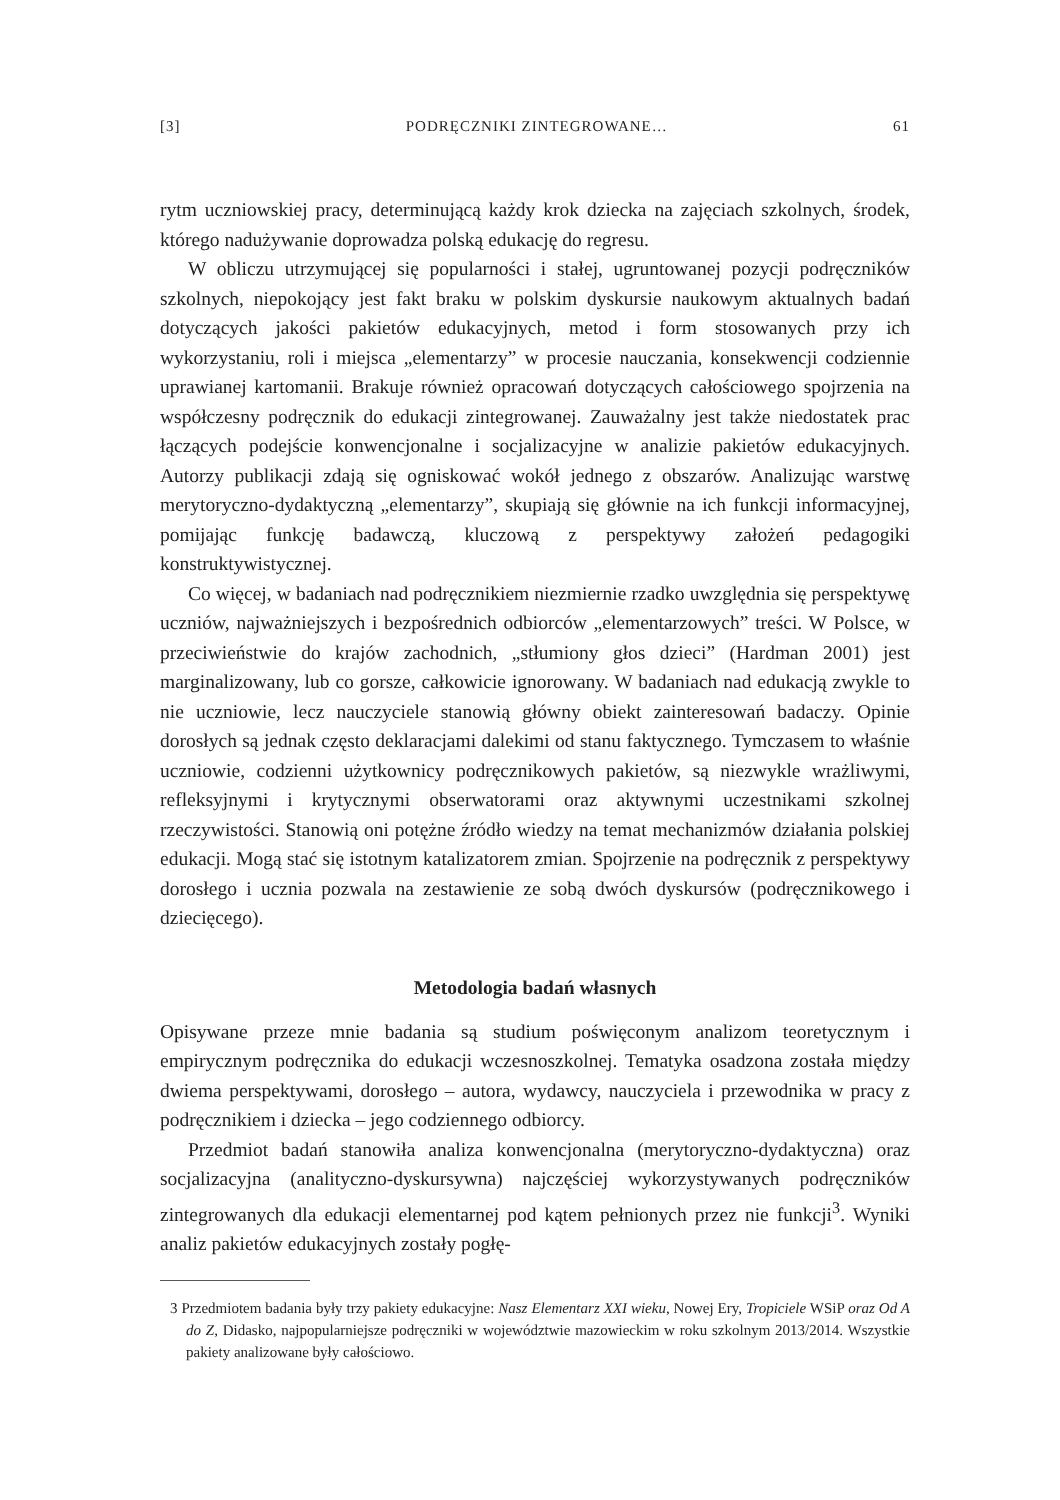[3] PODRĘCZNIKI ZINTEGROWANE… 61
rytm uczniowskiej pracy, determinującą każdy krok dziecka na zajęciach szkolnych, środek, którego nadużywanie doprowadza polską edukację do regresu.
W obliczu utrzymującej się popularności i stałej, ugruntowanej pozycji podręczników szkolnych, niepokojący jest fakt braku w polskim dyskursie naukowym aktualnych badań dotyczących jakości pakietów edukacyjnych, metod i form stosowanych przy ich wykorzystaniu, roli i miejsca „elementarzy” w procesie nauczania, konsekwencji codziennie uprawianej kartomanii. Brakuje również opracowań dotyczących całościowego spojrzenia na współczesny podręcznik do edukacji zintegrowanej. Zauważalny jest także niedostatek prac łączących podejście konwencjonalne i socjalizacyjne w analizie pakietów edukacyjnych. Autorzy publikacji zdają się ogniskować wokół jednego z obszarów. Analizując warstwę merytoryczno-dydaktyczną „elementarzy”, skupiają się głównie na ich funkcji informacyjnej, pomijając funkcję badawczą, kluczową z perspektywy założeń pedagogiki konstruktywistycznej.
Co więcej, w badaniach nad podręcznikiem niezmiernie rzadko uwzględnia się perspektywę uczniów, najważniejszych i bezpośrednich odbiorców „elementarzowych” treści. W Polsce, w przeciwieństwie do krajów zachodnich, „stłumiony głos dzieci” (Hardman 2001) jest marginalizowany, lub co gorsze, całkowicie ignorowany. W badaniach nad edukacją zwykle to nie uczniowie, lecz nauczyciele stanowią główny obiekt zainteresowań badaczy. Opinie dorosłych są jednak często deklaracjami dalekimi od stanu faktycznego. Tymczasem to właśnie uczniowie, codzienni użytkownicy podręcznikowych pakietów, są niezwykle wrażliwymi, refleksyjnymi i krytycznymi obserwatorami oraz aktywnymi uczestnikami szkolnej rzeczywistości. Stanowią oni potężne źródło wiedzy na temat mechanizmów działania polskiej edukacji. Mogą stać się istotnym katalizatorem zmian. Spojrzenie na podręcznik z perspektywy dorosłego i ucznia pozwala na zestawienie ze sobą dwóch dyskursów (podręcznikowego i dziecięcego).
Metodologia badań własnych
Opisywane przeze mnie badania są studium poświęconym analizom teoretycznym i empirycznym podręcznika do edukacji wczesnoszkolnej. Tematyka osadzona została między dwiema perspektywami, dorosłego – autora, wydawcy, nauczyciela i przewodnika w pracy z podręcznikiem i dziecka – jego codziennego odbiorcy.
Przedmiot badań stanowiła analiza konwencjonalna (merytoryczno-dydaktyczna) oraz socjalizacyjna (analityczno-dyskursywna) najczęściej wykorzystywanych podręczników zintegrowanych dla edukacji elementarnej pod kątem pełnionych przez nie funkcji<sup>3</sup>. Wyniki analiz pakietów edukacyjnych zostały pogłę-
3 Przedmiotem badania były trzy pakiety edukacyjne: Nasz Elementarz XXI wieku, Nowej Ery, Tropiciele WSiP oraz Od A do Z, Didasko, najpopularniejsze podręczniki w województwie mazowieckim w roku szkolnym 2013/2014. Wszystkie pakiety analizowane były całościowo.